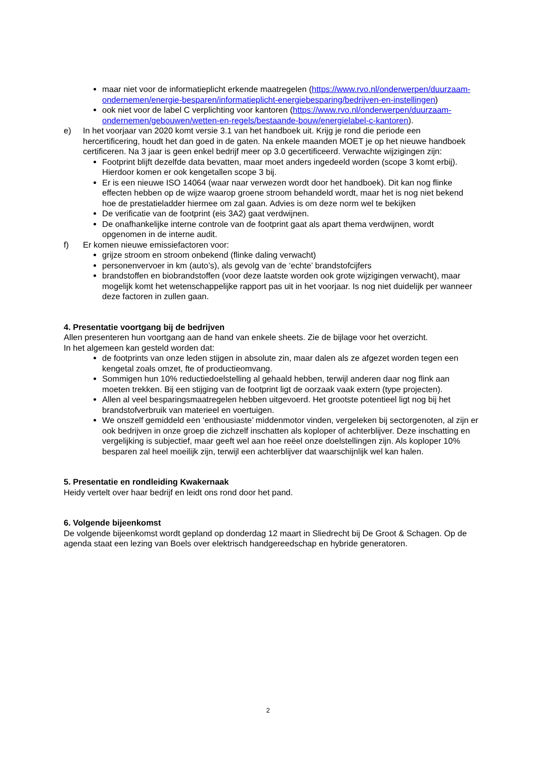maar niet voor de informatieplicht erkende maatregelen (https://www.rvo.nl/onderwerpen/duurzaam-ondernemen/energie-besparen/informatieplicht-energiebesparing/bedrijven-en-instellingen)
ook niet voor de label C verplichting voor kantoren (https://www.rvo.nl/onderwerpen/duurzaam-ondernemen/gebouwen/wetten-en-regels/bestaande-bouw/energielabel-c-kantoren).
e) In het voorjaar van 2020 komt versie 3.1 van het handboek uit. Krijg je rond die periode een hercertificering, houdt het dan goed in de gaten. Na enkele maanden MOET je op het nieuwe handboek certificeren. Na 3 jaar is geen enkel bedrijf meer op 3.0 gecertificeerd. Verwachte wijzigingen zijn:
Footprint blijft dezelfde data bevatten, maar moet anders ingedeeld worden (scope 3 komt erbij). Hierdoor komen er ook kengetallen scope 3 bij.
Er is een nieuwe ISO 14064 (waar naar verwezen wordt door het handboek). Dit kan nog flinke effecten hebben op de wijze waarop groene stroom behandeld wordt, maar het is nog niet bekend hoe de prestatieladder hiermee om zal gaan. Advies is om deze norm wel te bekijken
De verificatie van de footprint (eis 3A2) gaat verdwijnen.
De onafhankelijke interne controle van de footprint gaat als apart thema verdwijnen, wordt opgenomen in de interne audit.
f) Er komen nieuwe emissiefactoren voor:
grijze stroom en stroom onbekend (flinke daling verwacht)
personenvervoer in km (auto’s), als gevolg van de ‘echte’ brandstofcijfers
brandstoffen en biobrandstoffen (voor deze laatste worden ook grote wijzigingen verwacht), maar mogelijk komt het wetenschappelijke rapport pas uit in het voorjaar. Is nog niet duidelijk per wanneer deze factoren in zullen gaan.
4. Presentatie voortgang bij de bedrijven
Allen presenteren hun voortgang aan de hand van enkele sheets. Zie de bijlage voor het overzicht.
In het algemeen kan gesteld worden dat:
de footprints van onze leden stijgen in absolute zin, maar dalen als ze afgezet worden tegen een kengetal zoals omzet, fte of productieomvang.
Sommigen hun 10% reductiedoelstelling al gehaald hebben, terwijl anderen daar nog flink aan moeten trekken. Bij een stijging van de footprint ligt de oorzaak vaak extern (type projecten).
Allen al veel besparingsmaatregelen hebben uitgevoerd. Het grootste potentieel ligt nog bij het brandstofverbruik van materieel en voertuigen.
We onszelf gemiddeld een ‘enthousiaste’ middenmotor vinden, vergeleken bij sectorgenoten, al zijn er ook bedrijven in onze groep die zichzelf inschatten als koploper of achterblijver. Deze inschatting en vergelijking is subjectief, maar geeft wel aan hoe reëel onze doelstellingen zijn. Als koploper 10% besparen zal heel moeilijk zijn, terwijl een achterblijver dat waarschijnlijk wel kan halen.
5. Presentatie en rondleiding Kwakernaak
Heidy vertelt over haar bedrijf en leidt ons rond door het pand.
6. Volgende bijeenkomst
De volgende bijeenkomst wordt gepland op donderdag 12 maart in Sliedrecht bij De Groot & Schagen. Op de agenda staat een lezing van Boels over elektrisch handgereedschap en hybride generatoren.
2